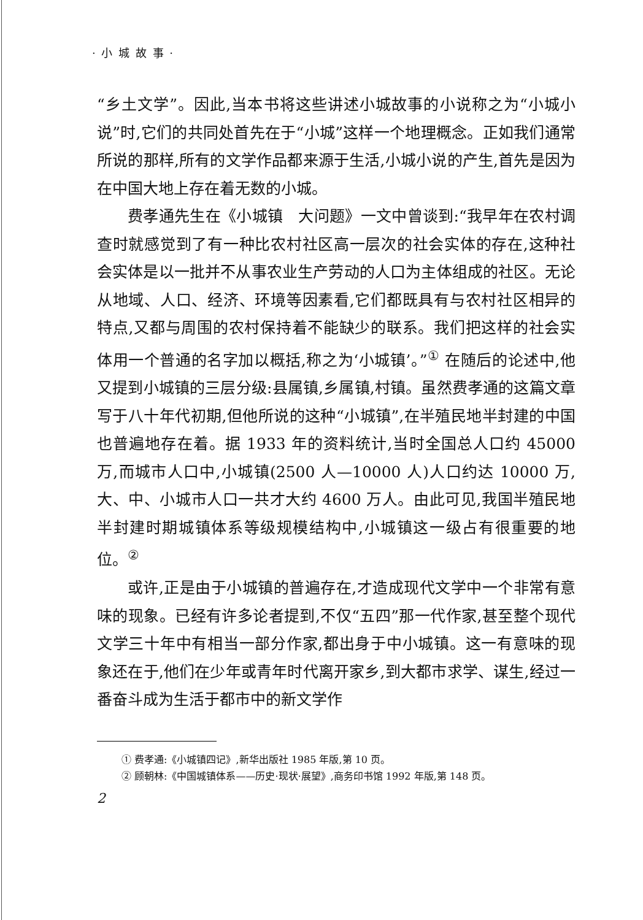· 小 城 故 事 ·
“乡土文学”。因此,当本书将这些讲述小城故事的小说称之为“小城小说”时,它们的共同处首先在于“小城”这样一个地理概念。正如我们通常所说的那样,所有的文学作品都来源于生活,小城小说的产生,首先是因为在中国大地上存在着无数的小城。
费孝通先生在《小城镇　大问题》一文中曾谈到:“我早年在农村调查时就感觉到了有一种比农村社区高一层次的社会实体的存在,这种社会实体是以一批并不从事农业生产劳动的人口为主体组成的社区。无论从地域、人口、经济、环境等因素看,它们都既具有与农村社区相异的特点,又都与周围的农村保持着不能缺少的联系。我们把这样的社会实体用一个普通的名字加以概括,称之为‘小城镇’。”<sup>①</sup> 在随后的论述中,他又提到小城镇的三层分级:县属镇,乡属镇,村镇。虽然费孝通的这篇文章写于八十年代初期,但他所说的这种“小城镇”,在半殖民地半封建的中国也普遍地存在着。据 1933 年的资料统计,当时全国总人口约 45000 万,而城市人口中,小城镇(2500 人—10000 人)人口约达 10000 万,大、中、小城市人口一共才大约 4600 万人。由此可见,我国半殖民地半封建时期城镇体系等级规模结构中,小城镇这一级占有很重要的地位。<sup>②</sup>
或许,正是由于小城镇的普遍存在,才造成现代文学中一个非常有意味的现象。已经有许多论者提到,不仅“五四”那一代作家,甚至整个现代文学三十年中有相当一部分作家,都出身于中小城镇。这一有意味的现象还在于,他们在少年或青年时代离开家乡,到大都市求学、谋生,经过一番奋斗成为生活于都市中的新文学作
① 费孝通:《小城镇四记》,新华出版社 1985 年版,第 10 页。
② 顾朝林:《中国城镇体系——历史·现状·展望》,商务印书馆 1992 年版,第 148 页。
2